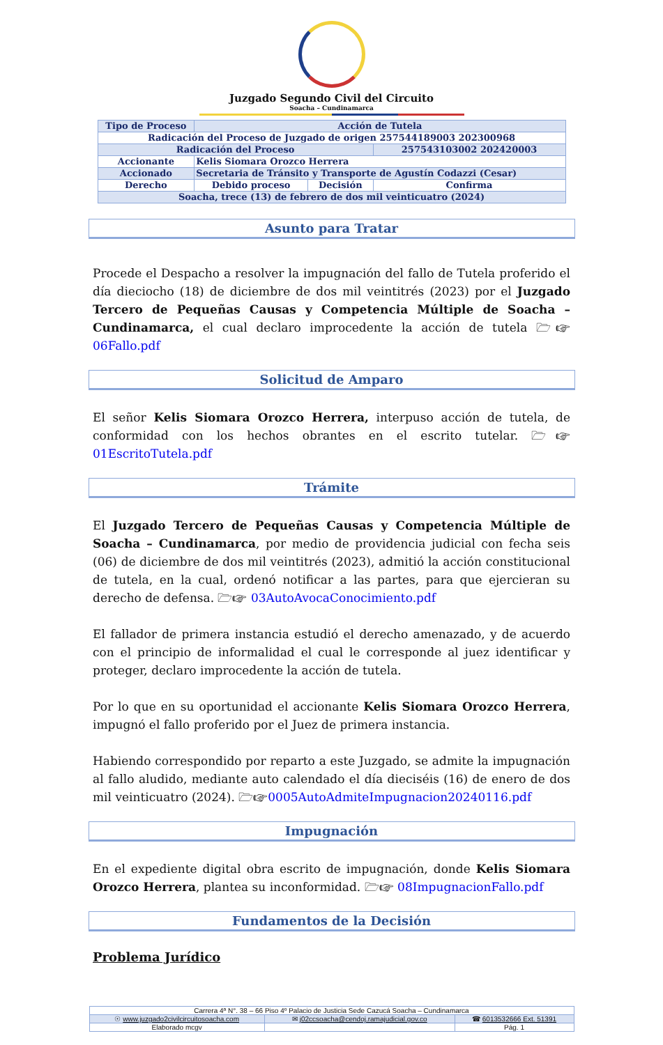Juzgado Segundo Civil del Circuito
Soacha – Cundinamarca
| Tipo de Proceso | Acción de Tutela | | |
| Radicación del Proceso de Juzgado de origen 257544189003 202300968 | | | |
| Radicación del Proceso | | | 257543103002 202420003 |
| Accionante | Kelis Siomara Orozco Herrera | | |
| Accionado | Secretaria de Tránsito y Transporte de Agustín Codazzi (Cesar) | | |
| Derecho | Debido proceso | Decisión | Confirma |
| Soacha, trece (13) de febrero de dos mil veinticuatro (2024) | | | |
Asunto para Tratar
Procede el Despacho a resolver la impugnación del fallo de Tutela proferido el día dieciocho (18) de diciembre de dos mil veintitrés (2023) por el Juzgado Tercero de Pequeñas Causas y Competencia Múltiple de Soacha – Cundinamarca, el cual declaro improcedente la acción de tutela 🗁☞06Fallo.pdf
Solicitud de Amparo
El señor Kelis Siomara Orozco Herrera, interpuso acción de tutela, de conformidad con los hechos obrantes en el escrito tutelar. 🗁☞01EscritoTutela.pdf
Trámite
El Juzgado Tercero de Pequeñas Causas y Competencia Múltiple de Soacha – Cundinamarca, por medio de providencia judicial con fecha seis (06) de diciembre de dos mil veintitrés (2023), admitió la acción constitucional de tutela, en la cual, ordenó notificar a las partes, para que ejercieran su derecho de defensa. 🗁☞ 03AutoAvocaConocimiento.pdf
El fallador de primera instancia estudió el derecho amenazado, y de acuerdo con el principio de informalidad el cual le corresponde al juez identificar y proteger, declaro improcedente la acción de tutela.
Por lo que en su oportunidad el accionante Kelis Siomara Orozco Herrera, impugnó el fallo proferido por el Juez de primera instancia.
Habiendo correspondido por reparto a este Juzgado, se admite la impugnación al fallo aludido, mediante auto calendado el día dieciséis (16) de enero de dos mil veinticuatro (2024). 🗁☞0005AutoAdmiteImpugnacion20240116.pdf
Impugnación
En el expediente digital obra escrito de impugnación, donde Kelis Siomara Orozco Herrera, plantea su inconformidad. 🗁☞ 08ImpugnacionFallo.pdf
Fundamentos de la Decisión
Problema Jurídico
| Carrera 4ª N°. 38 – 66 Piso 4º Palacio de Justicia Sede Cazucá Soacha – Cundinamarca | | |
| ☉ www.juzgado2civilcircuitosoacha.com | ✉ j02ccsoacha@cendoj.ramajudicial.gov.co | ☎ 6013532666 Ext. 51391 |
| Elaborado mcgv | | Pág. 1 |